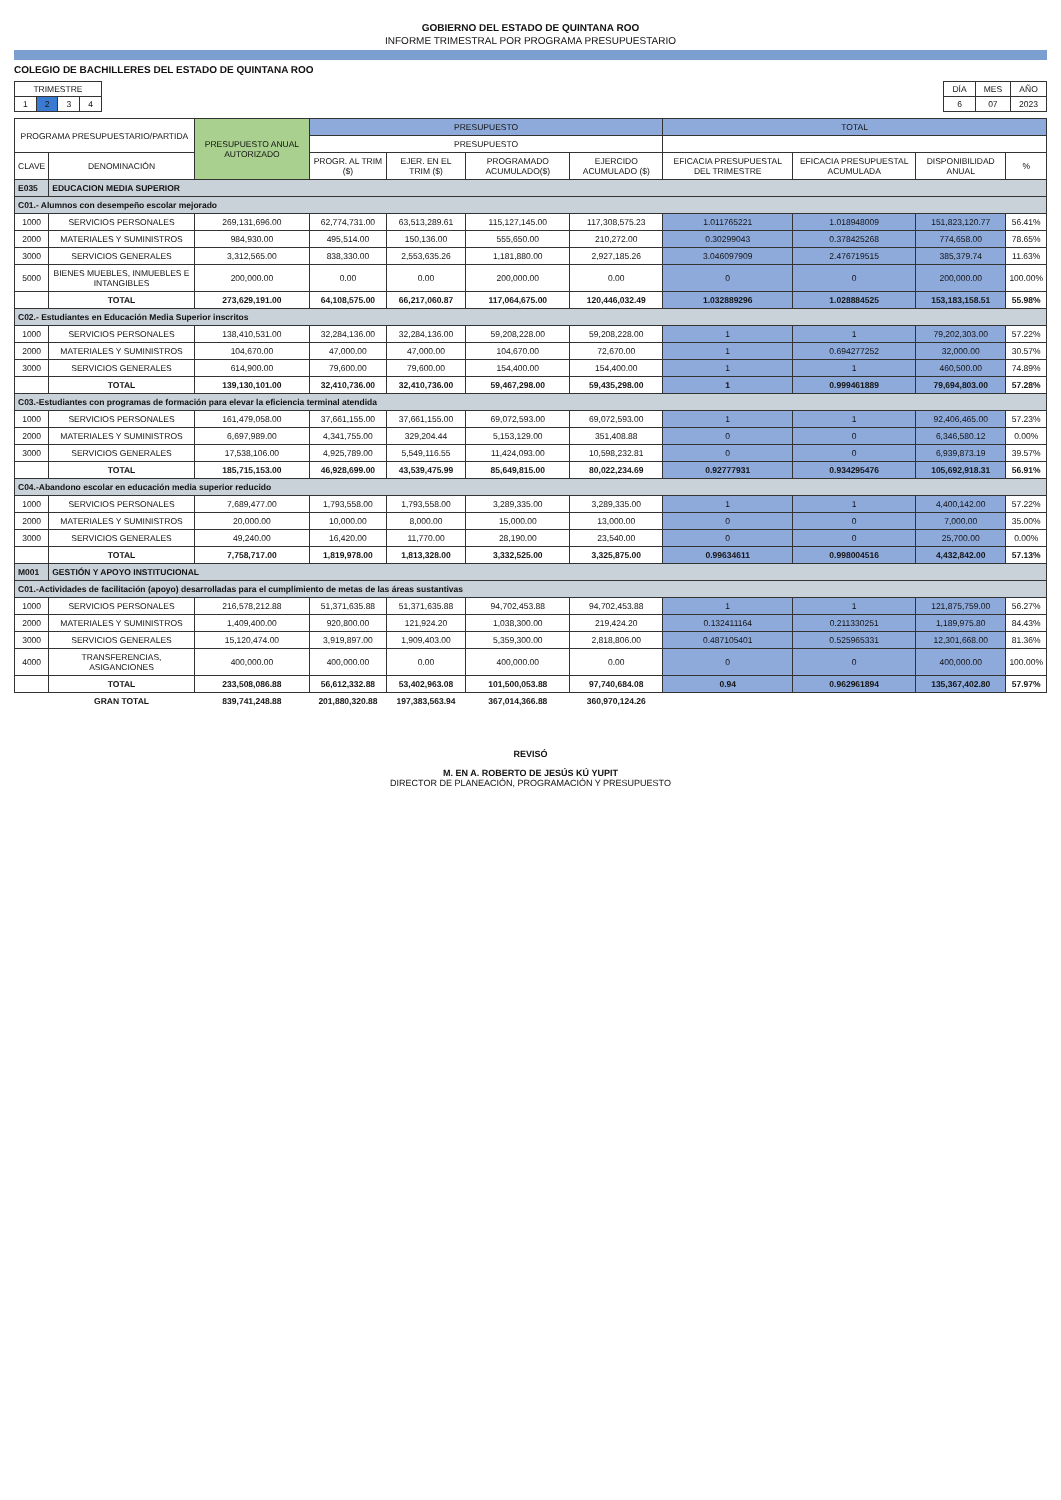GOBIERNO DEL ESTADO DE QUINTANA ROO
INFORME TRIMESTRAL POR PROGRAMA PRESUPUESTARIO
COLEGIO DE BACHILLERES DEL ESTADO DE QUINTANA ROO
| TRIMESTRE | | | |
| 1 | 2 | 3 | 4 |
| DÍA | MES | AÑO |
| 6 | 07 | 2023 |
| PROGRAMA PRESUPUESTARIO/PARTIDA | | PRESUPUESTO ANUAL AUTORIZADO | PRESUPUESTO | | | | TOTAL | | | |
| --- | --- | --- | --- | --- | --- | --- | --- | --- | --- | --- |
| | | | PRESUPUESTO | | | | | | | |
| CLAVE | DENOMINACIÓN | | PROGR. AL TRIM ($) | EJER. EN EL TRIM ($) | PROGRAMADO ACUMULADO($) | EJERCIDO ACUMULADO ($) | EFICACIA PRESUPUESTAL DEL TRIMESTRE | EFICACIA PRESUPUESTAL ACUMULADA | DISPONIBILIDAD ANUAL | % |
| E035 | EDUCACION MEDIA SUPERIOR | | | | | | | | | |
| C01.- Alumnos con desempeño escolar mejorado | | | | | | | | | | |
| 1000 | SERVICIOS PERSONALES | 269,131,696.00 | 62,774,731.00 | 63,513,289.61 | 115,127,145.00 | 117,308,575.23 | 1.011765221 | 1.018948009 | 151,823,120.77 | 56.41% |
| 2000 | MATERIALES Y SUMINISTROS | 984,930.00 | 495,514.00 | 150,136.00 | 555,650.00 | 210,272.00 | 0.30299043 | 0.378425268 | 774,658.00 | 78.65% |
| 3000 | SERVICIOS GENERALES | 3,312,565.00 | 838,330.00 | 2,553,635.26 | 1,181,880.00 | 2,927,185.26 | 3.046097909 | 2.476719515 | 385,379.74 | 11.63% |
| 5000 | BIENES MUEBLES, INMUEBLES E INTANGIBLES | 200,000.00 | 0.00 | 0.00 | 200,000.00 | 0.00 | 0 | 0 | 200,000.00 | 100.00% |
| | TOTAL | 273,629,191.00 | 64,108,575.00 | 66,217,060.87 | 117,064,675.00 | 120,446,032.49 | 1.032889296 | 1.028884525 | 153,183,158.51 | 55.98% |
| C02.- Estudiantes en Educación Media Superior inscritos | | | | | | | | | | |
| 1000 | SERVICIOS PERSONALES | 138,410,531.00 | 32,284,136.00 | 32,284,136.00 | 59,208,228.00 | 59,208,228.00 | 1 | 1 | 79,202,303.00 | 57.22% |
| 2000 | MATERIALES Y SUMINISTROS | 104,670.00 | 47,000.00 | 47,000.00 | 104,670.00 | 72,670.00 | 1 | 0.694277252 | 32,000.00 | 30.57% |
| 3000 | SERVICIOS GENERALES | 614,900.00 | 79,600.00 | 79,600.00 | 154,400.00 | 154,400.00 | 1 | 1 | 460,500.00 | 74.89% |
| | TOTAL | 139,130,101.00 | 32,410,736.00 | 32,410,736.00 | 59,467,298.00 | 59,435,298.00 | 1 | 0.999461889 | 79,694,803.00 | 57.28% |
| C03.-Estudiantes con programas de formación para elevar la eficiencia terminal atendida | | | | | | | | | | |
| 1000 | SERVICIOS PERSONALES | 161,479,058.00 | 37,661,155.00 | 37,661,155.00 | 69,072,593.00 | 69,072,593.00 | 1 | 1 | 92,406,465.00 | 57.23% |
| 2000 | MATERIALES Y SUMINISTROS | 6,697,989.00 | 4,341,755.00 | 329,204.44 | 5,153,129.00 | 351,408.88 | 0 | 0 | 6,346,580.12 | 0.00% |
| 3000 | SERVICIOS GENERALES | 17,538,106.00 | 4,925,789.00 | 5,549,116.55 | 11,424,093.00 | 10,598,232.81 | 0 | 0 | 6,939,873.19 | 39.57% |
| | TOTAL | 185,715,153.00 | 46,928,699.00 | 43,539,475.99 | 85,649,815.00 | 80,022,234.69 | 0.92777931 | 0.934295476 | 105,692,918.31 | 56.91% |
| C04.-Abandono escolar en educación media superior reducido | | | | | | | | | | |
| 1000 | SERVICIOS PERSONALES | 7,689,477.00 | 1,793,558.00 | 1,793,558.00 | 3,289,335.00 | 3,289,335.00 | 1 | 1 | 4,400,142.00 | 57.22% |
| 2000 | MATERIALES Y SUMINISTROS | 20,000.00 | 10,000.00 | 8,000.00 | 15,000.00 | 13,000.00 | 0 | 0 | 7,000.00 | 35.00% |
| 3000 | SERVICIOS GENERALES | 49,240.00 | 16,420.00 | 11,770.00 | 28,190.00 | 23,540.00 | 0 | 0 | 25,700.00 | 0.00% |
| | TOTAL | 7,758,717.00 | 1,819,978.00 | 1,813,328.00 | 3,332,525.00 | 3,325,875.00 | 0.99634611 | 0.998004516 | 4,432,842.00 | 57.13% |
| M001 | GESTIÓN Y APOYO INSTITUCIONAL | | | | | | | | | |
| C01.-Actividades de facilitación (apoyo) desarrolladas para el cumplimiento de metas de las áreas sustantivas | | | | | | | | | | |
| 1000 | SERVICIOS PERSONALES | 216,578,212.88 | 51,371,635.88 | 51,371,635.88 | 94,702,453.88 | 94,702,453.88 | 1 | 1 | 121,875,759.00 | 56.27% |
| 2000 | MATERIALES Y SUMINISTROS | 1,409,400.00 | 920,800.00 | 121,924.20 | 1,038,300.00 | 219,424.20 | 0.132411164 | 0.211330251 | 1,189,975.80 | 84.43% |
| 3000 | SERVICIOS GENERALES | 15,120,474.00 | 3,919,897.00 | 1,909,403.00 | 5,359,300.00 | 2,818,806.00 | 0.487105401 | 0.525965331 | 12,301,668.00 | 81.36% |
| 4000 | TRANSFERENCIAS, ASIGANCIONES | 400,000.00 | 400,000.00 | 0.00 | 400,000.00 | 0.00 | 0 | 0 | 400,000.00 | 100.00% |
| | TOTAL | 233,508,086.88 | 56,612,332.88 | 53,402,963.08 | 101,500,053.88 | 97,740,684.08 | 0.94 | 0.962961894 | 135,367,402.80 | 57.97% |
| | GRAN TOTAL | 839,741,248.88 | 201,880,320.88 | 197,383,563.94 | 367,014,366.88 | 360,970,124.26 | | | | |
REVISÓ
M. EN A. ROBERTO DE JESÚS KÚ YUPIT
DIRECTOR DE PLANEACIÓN, PROGRAMACIÓN Y PRESUPUESTO